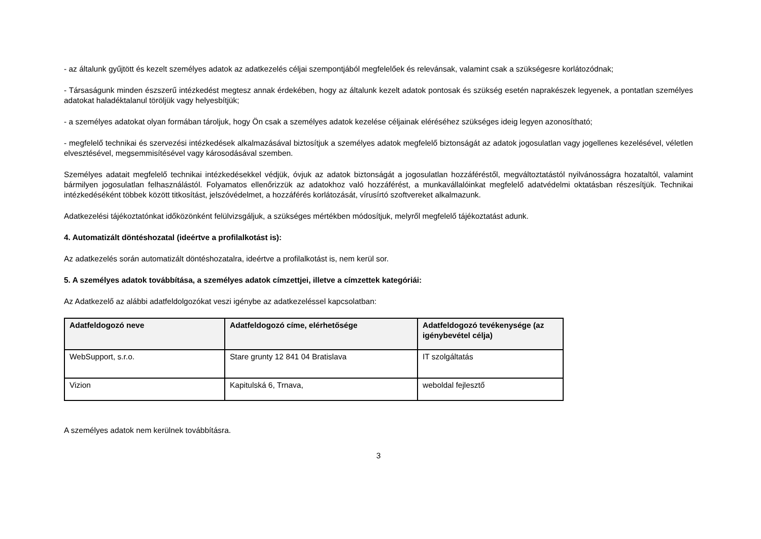- az általunk gyűjtött és kezelt személyes adatok az adatkezelés céljai szempontjából megfelelőek és relevánsak, valamint csak a szükségesre korlátozódnak;
- Társaságunk minden észszerű intézkedést megtesz annak érdekében, hogy az általunk kezelt adatok pontosak és szükség esetén naprakészek legyenek, a pontatlan személyes adatokat haladéktalanul töröljük vagy helyesbítjük;
- a személyes adatokat olyan formában tároljuk, hogy Ön csak a személyes adatok kezelése céljainak eléréséhez szükséges ideig legyen azonosítható;
- megfelelő technikai és szervezési intézkedések alkalmazásával biztosítjuk a személyes adatok megfelelő biztonságát az adatok jogosulatlan vagy jogellenes kezelésével, véletlen elvesztésével, megsemmisítésével vagy károsodásával szemben.
Személyes adatait megfelelő technikai intézkedésekkel védjük, óvjuk az adatok biztonságát a jogosulatlan hozzáféréstől, megváltoztatástól nyilvánosságra hozataltól, valamint bármilyen jogosulatlan felhasználástól. Folyamatos ellenőrizzük az adatokhoz való hozzáférést, a munkavállalóinkat megfelelő adatvédelmi oktatásban részesítjük. Technikai intézkedéséként többek között titkosítást, jelszóvédelmet, a hozzáférés korlátozását, vírusírtó szoftvereket alkalmazunk.
Adatkezelési tájékoztatónkat időközönként felülvizsgáljuk, a szükséges mértékben módosítjuk, melyről megfelelő tájékoztatást adunk.
4. Automatizált döntéshozatal (ideértve a profilalkotást is):
Az adatkezelés során automatizált döntéshozatalra, ideértve a profilalkotást is, nem kerül sor.
5. A személyes adatok továbbítása, a személyes adatok címzettjei, illetve a címzettek kategóriái:
Az Adatkezelő az alábbi adatfeldolgozókat veszi igénybe az adatkezeléssel kapcsolatban:
| Adatfeldogozó neve | Adatfeldogozó címe, elérhetősége | Adatfeldogozó tevékenysége (az igénybevétel célja) |
| --- | --- | --- |
| WebSupport, s.r.o. | Stare grunty 12 841 04 Bratislava | IT szolgáltatás |
| Vizion | Kapitulská 6, Trnava, | weboldal fejlesztő |
A személyes adatok nem kerülnek továbbításra.
3